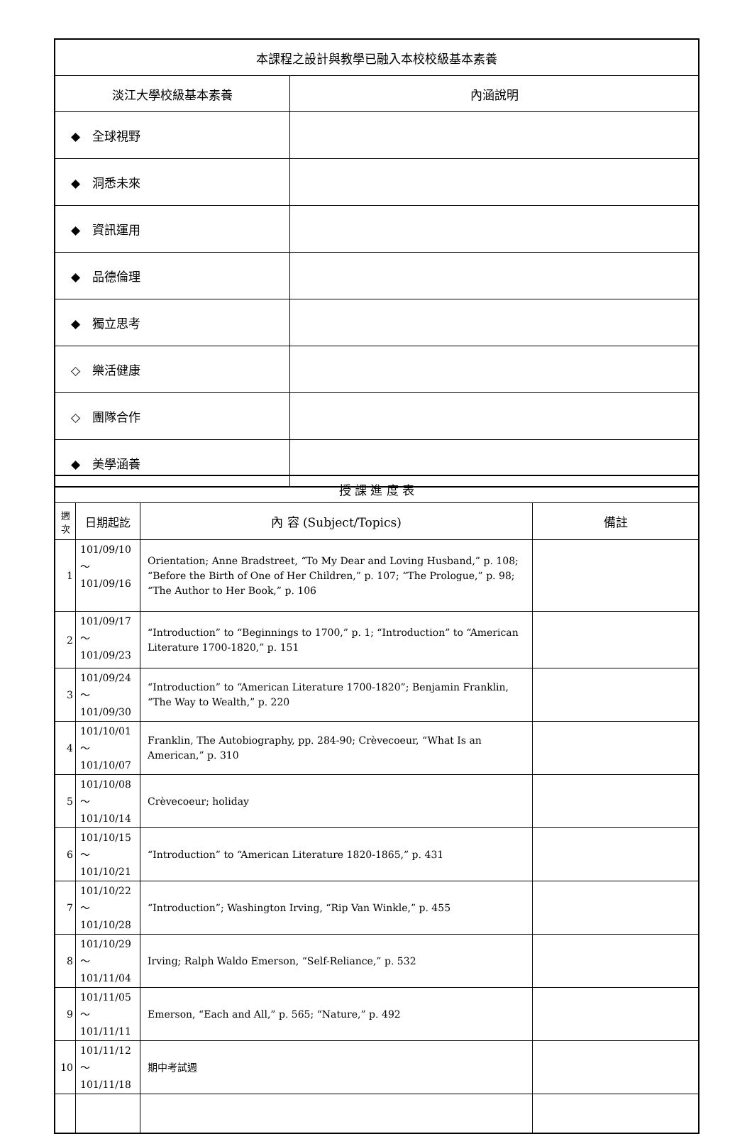| 本課程之設計與教學已融入本校校級基本素養 | |
| --- | --- |
| 淡江大學校級基本素養 | 內涵說明 |
| ◆ 全球視野 | |
| ◆ 洞悉未來 | |
| ◆ 資訊運用 | |
| ◆ 品德倫理 | |
| ◆ 獨立思考 | |
| ◇ 樂活健康 | |
| ◇ 團隊合作 | |
| ◆ 美學涵養 | |
| 授 課 進 度 表 | | | |
| --- | --- | --- | --- |
| 週 次 | 日期起訖 | 內 容 (Subject/Topics) | 備註 |
| 1 | 101/09/10～ 101/09/16 | Orientation; Anne Bradstreet, “To My Dear and Loving Husband,” p. 108; “Before the Birth of One of Her Children,” p. 107; “The Prologue,” p. 98; “The Author to Her Book,” p. 106 | |
| 2 | 101/09/17～ 101/09/23 | “Introduction” to “Beginnings to 1700,” p. 1; “Introduction” to “American Literature 1700-1820,” p. 151 | |
| 3 | 101/09/24～ 101/09/30 | “Introduction” to “American Literature 1700-1820”; Benjamin Franklin, “The Way to Wealth,” p. 220 | |
| 4 | 101/10/01～ 101/10/07 | Franklin, The Autobiography, pp. 284-90; Crèvecoeur, “What Is an American,” p. 310 | |
| 5 | 101/10/08～ 101/10/14 | Crèvecoeur; holiday | |
| 6 | 101/10/15～ 101/10/21 | “Introduction” to “American Literature 1820-1865,” p. 431 | |
| 7 | 101/10/22～ 101/10/28 | “Introduction”; Washington Irving, “Rip Van Winkle,” p. 455 | |
| 8 | 101/10/29～ 101/11/04 | Irving; Ralph Waldo Emerson, “Self-Reliance,” p. 532 | |
| 9 | 101/11/05～ 101/11/11 | Emerson, “Each and All,” p. 565; “Nature,” p. 492 | |
| 10 | 101/11/12～ 101/11/18 | 期中考試週 | |